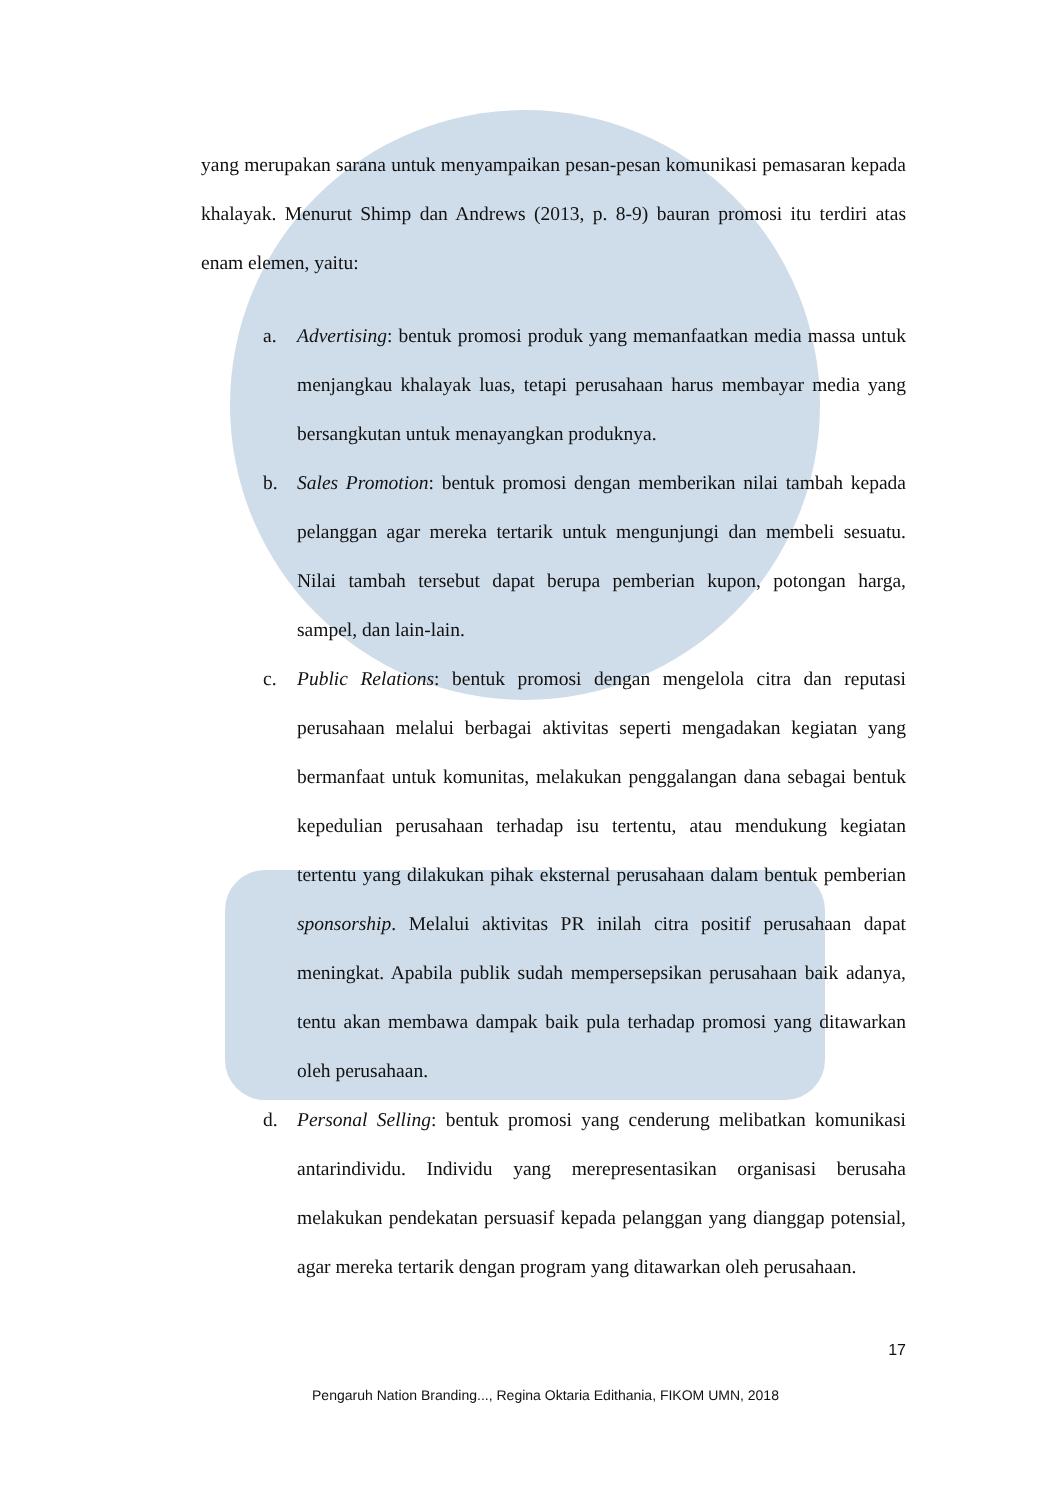yang merupakan sarana untuk menyampaikan pesan-pesan komunikasi pemasaran kepada khalayak. Menurut Shimp dan Andrews (2013, p. 8-9) bauran promosi itu terdiri atas enam elemen, yaitu:
a. Advertising: bentuk promosi produk yang memanfaatkan media massa untuk menjangkau khalayak luas, tetapi perusahaan harus membayar media yang bersangkutan untuk menayangkan produknya.
b. Sales Promotion: bentuk promosi dengan memberikan nilai tambah kepada pelanggan agar mereka tertarik untuk mengunjungi dan membeli sesuatu. Nilai tambah tersebut dapat berupa pemberian kupon, potongan harga, sampel, dan lain-lain.
c. Public Relations: bentuk promosi dengan mengelola citra dan reputasi perusahaan melalui berbagai aktivitas seperti mengadakan kegiatan yang bermanfaat untuk komunitas, melakukan penggalangan dana sebagai bentuk kepedulian perusahaan terhadap isu tertentu, atau mendukung kegiatan tertentu yang dilakukan pihak eksternal perusahaan dalam bentuk pemberian sponsorship. Melalui aktivitas PR inilah citra positif perusahaan dapat meningkat. Apabila publik sudah mempersepsikan perusahaan baik adanya, tentu akan membawa dampak baik pula terhadap promosi yang ditawarkan oleh perusahaan.
d. Personal Selling: bentuk promosi yang cenderung melibatkan komunikasi antarindividu. Individu yang merepresentasikan organisasi berusaha melakukan pendekatan persuasif kepada pelanggan yang dianggap potensial, agar mereka tertarik dengan program yang ditawarkan oleh perusahaan.
17
Pengaruh Nation Branding..., Regina Oktaria Edithania, FIKOM UMN, 2018